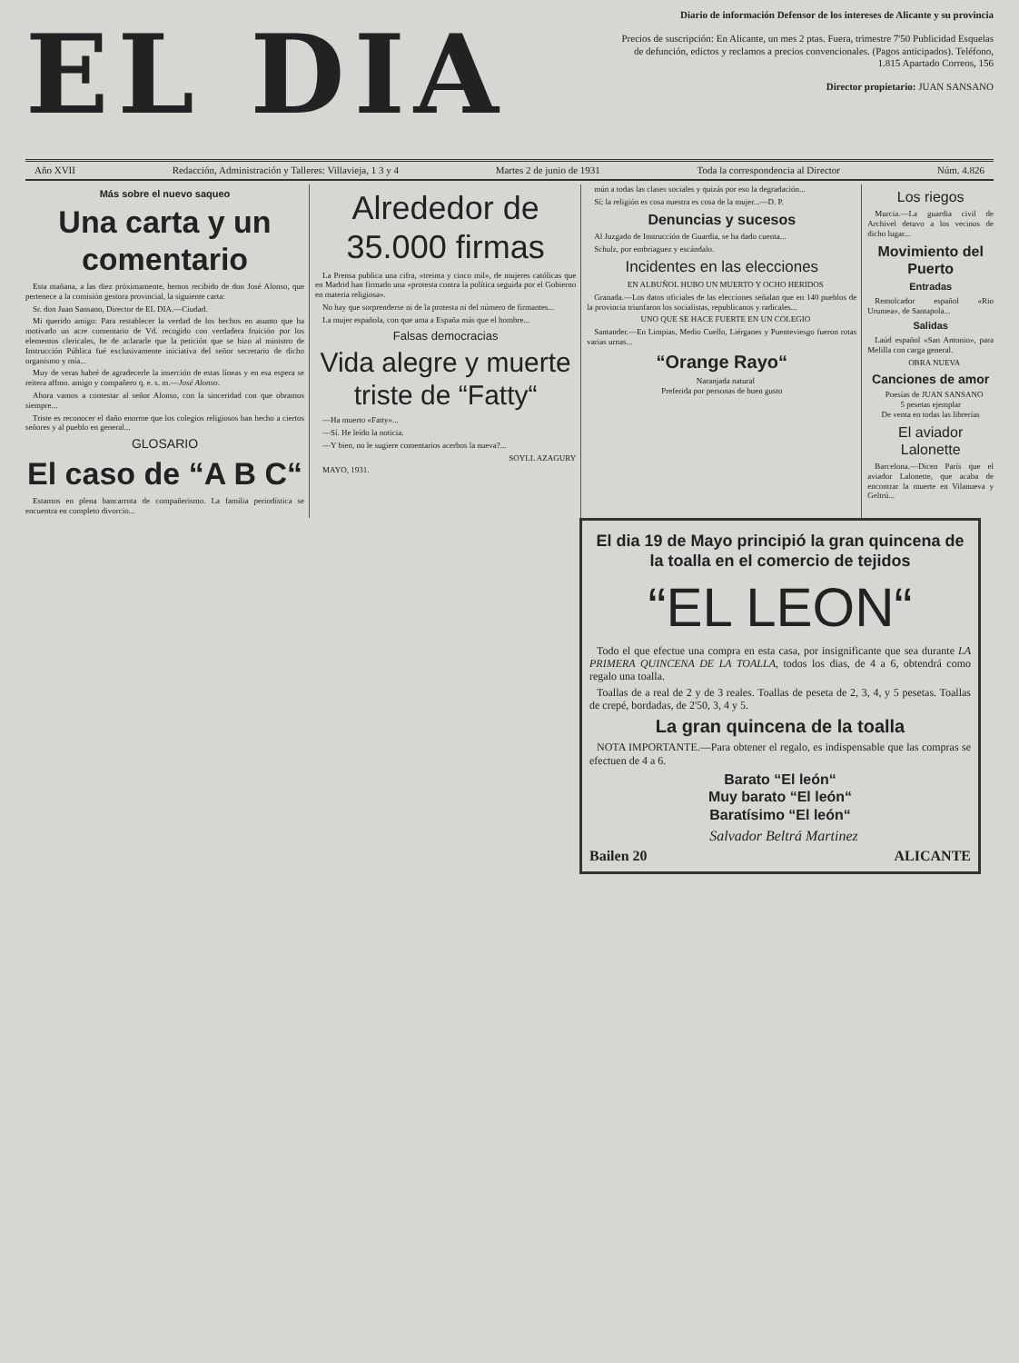EL DIA
Diario de información Defensor de los intereses de Alicante y su provincia
Precios de suscripción: En Alicante, un mes 2 ptas. Fuera, trimestre 7'50 Publicidad Esquelas de defunción, edictos y reclamos a precios convencionales. (Pagos anticipados). Teléfono, 1.815 Apartado Correos, 156
Director propietario: JUAN SANSANO
Año XVII Redacción, Administración y Talleres: Villavieja, 1 3 y 4 Martes 2 de junio de 1931 Toda la correspondencia al Director Núm. 4.826
Más sobre el nuevo saqueo
Una carta y un comentario
Esta mañana, a las diez próximamente, hemos recibido de don José Alonso, que pertenece a la comisión gestora provincial, la siguiente carta:
Sr. don Juan Sansano, Director de EL DIA.—Ciudad.
Mi querido amigo: Para restablecer la verdad de los hechos en asunto que ha motivado un acre comentario de Vd. recogido con verdadera fruición por los elementos clericales, he de aclararle que la petición que se hizo al ministro de Instrucción Pública fué exclusivamente iniciativa del señor secretario de dicho organismo y mía...
Muy de veras habré de agradecerle la inserción de estas líneas y en esa espera se reitera affmo. amigo y compañero q. e. s. m.—José Alonso.
Ahora vamos a contestar al señor Alonso, con la sinceridad con que obramos siempre...
Triste es reconocer el daño enorme que los colegios religiosos han hecho a ciertos señores y al pueblo en general...
GLOSARIO
El caso de “A B C“
Estamos en plena bancarrota de compañerismo. La familia periodística se encuentra en completo divorcio...
Alrededor de 35.000 firmas
La Prensa publica una cifra, «treinta y cinco mil», de mujeres católicas que en Madrid han firmado una «protesta contra la política seguida por el Gobierno en materia religiosa».
No hay que sorprenderse ni de la protesta ni del número de firmantes...
La mujer española, con que ama a España más que el hombre...
Falsas democracias
Vida alegre y muerte triste de “Fatty“
—Ha muerto «Fatty»...
—Sí. He leído la noticia.
—Y bien, no le sugiere comentarios acerbos la nueva?...
SOYLL AZAGURY
MAYO, 1931.
mún a todas las clases sociales y quizás por eso la degradación...
Sí; la religión es cosa nuestra es cosa de la mujer...—D. P.
Denuncias y sucesos
Al Juzgado de Instrucción de Guardia, se ha dado cuenta...
Schulz, por embriaguez y escándalo.
Incidentes en las elecciones
EN ALBUÑOL HUBO UN MUERTO Y OCHO HERIDOS
Granada.—Los datos oficiales de las elecciones señalan que en 140 pueblos de la provincia triunfaron los socialistas, republicanos y radicales...
UNO QUE SE HACE FUERTE EN UN COLEGIO
Santander.—En Limpias, Medio Cuello, Liérganes y Puenteviesgo fueron rotas varias urnas...
“Orange Rayo“
Naranjada natural
Preferida por personas de buen gusto
Los riegos
Murcia.—La guardia civil de Archivel detuvo a los vecinos de dicho lugar...
Movimiento del Puerto
Entradas
Remolcador español «Rio Urumea», de Santapola...
Salidas
Laúd español «San Antonio», para Melilla con carga general.
OBRA NUEVA
Canciones de amor
Poesías de JUAN SANSANO
5 pesetas ejemplar
De venta en todas las librerías
El aviador Lalonette
Barcelona.—Dicen París que el aviador Lalonette, que acaba de encontrar la muerte en Vilanueva y Geltrú...
El dia 19 de Mayo principió la gran quincena de la toalla en el comercio de tejidos
“EL LEON“
Todo el que efectue una compra en esta casa, por insignificante que sea durante LA PRIMERA QUINCENA DE LA TOALLA, todos los dias, de 4 a 6, obtendrá como regalo una toalla.
Toallas de a real de 2 y de 3 reales. Toallas de peseta de 2, 3, 4, y 5 pesetas. Toallas de crepé, bordadas, de 2'50, 3, 4 y 5.
La gran quincena de la toalla
NOTA IMPORTANTE.—Para obtener el regalo, es indispensable que las compras se efectuen de 4 a 6.
Barato “El león“
Muy barato “El león“
Baratísimo “El león“
Salvador Beltrá Martinez
Bailen 20 ALICANTE